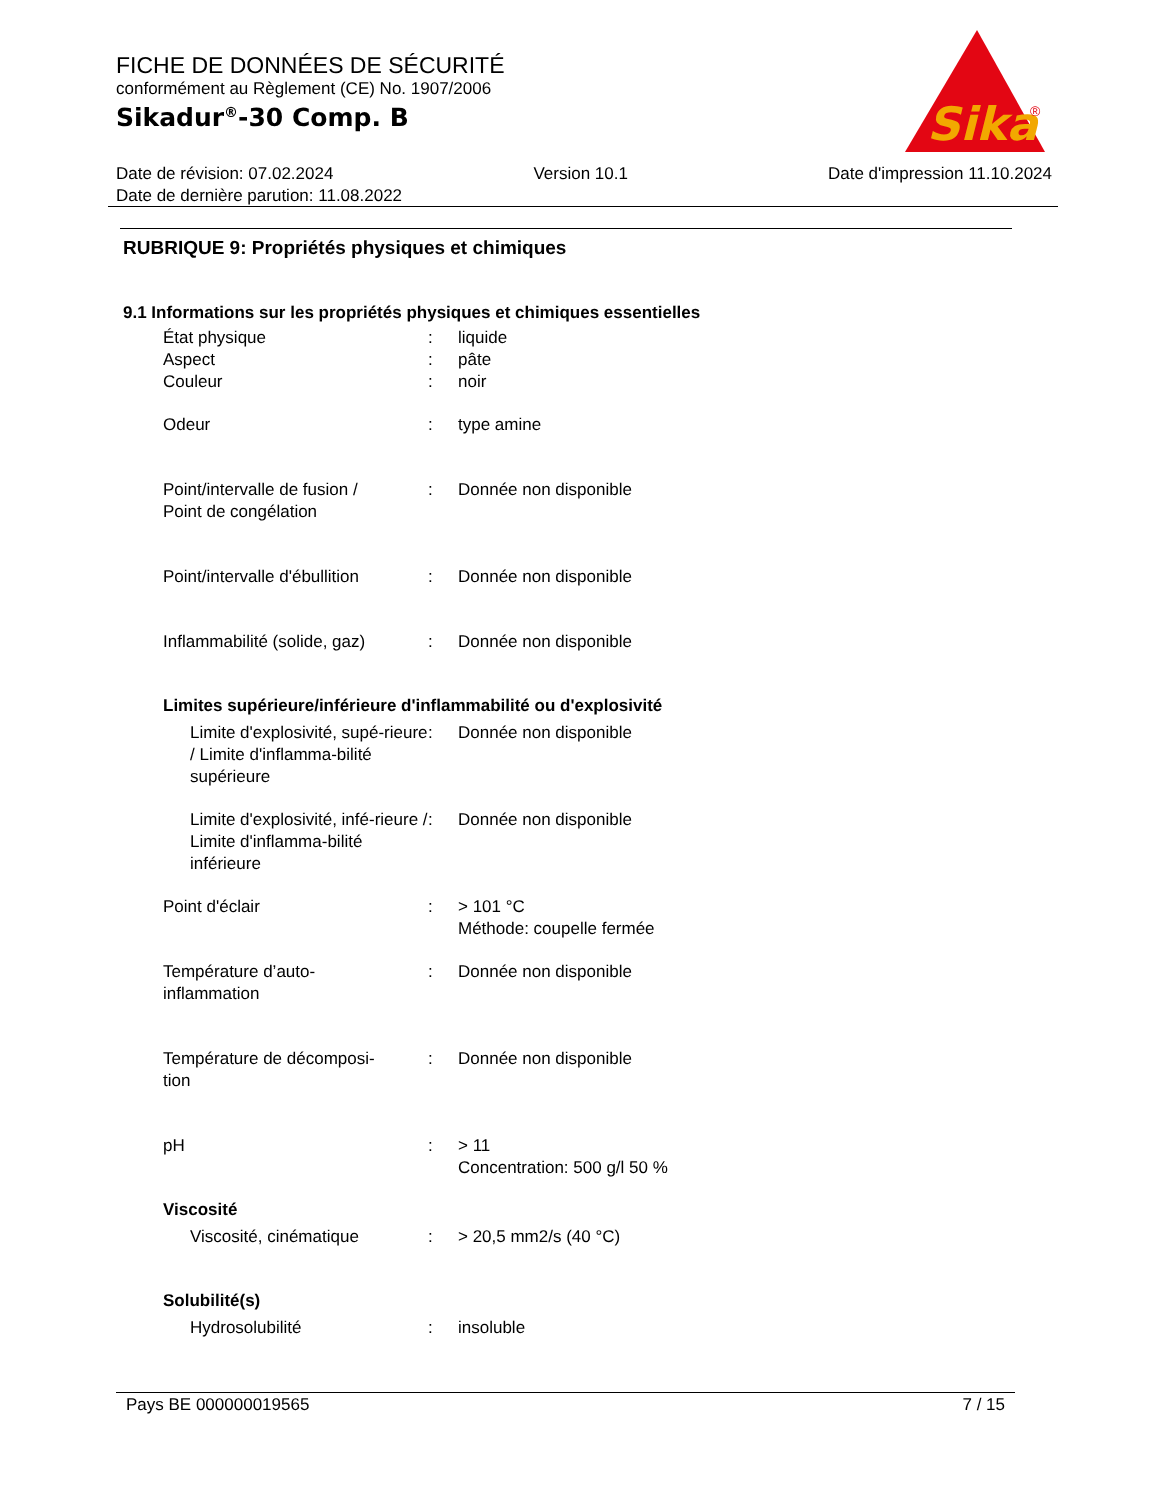FICHE DE DONNÉES DE SÉCURITÉ
conformément au Règlement (CE) No. 1907/2006
Sikadur<sup>®</sup>-30 Comp. B
Sika
®
Date de révision: 07.02.2024 Version 10.1 Date d'impression 11.10.2024
Date de dernière parution: 11.08.2022
RUBRIQUE 9: Propriétés physiques et chimiques
9.1 Informations sur les propriétés physiques et chimiques essentielles
État physique : liquide
Aspect : pâte
Couleur : noir
Odeur : type amine
Point/intervalle de fusion /
Point de congélation
: Donnée non disponible
Point/intervalle d'ébullition
: Donnée non disponible
Inflammabilité (solide, gaz)
: Donnée non disponible
Limites supérieure/inférieure d'inflammabilité ou d'explosivité
Limite d'explosivité, supé-rieure / Limite d'inflamma-bilité supérieure
: Donnée non disponible
Limite d'explosivité, infé-rieure / Limite d'inflamma-bilité inférieure
: Donnée non disponible
Point d'éclair : > 101 °C
Méthode: coupelle fermée
Température d’auto-
inflammation
: Donnée non disponible
Température de décomposi-
tion
: Donnée non disponible
pH : > 11
Concentration: 500 g/l 50 %
Viscosité
Viscosité, cinématique : > 20,5 mm2/s (40 °C)
Solubilité(s)
Hydrosolubilité : insoluble
Pays BE 000000019565 7 / 15